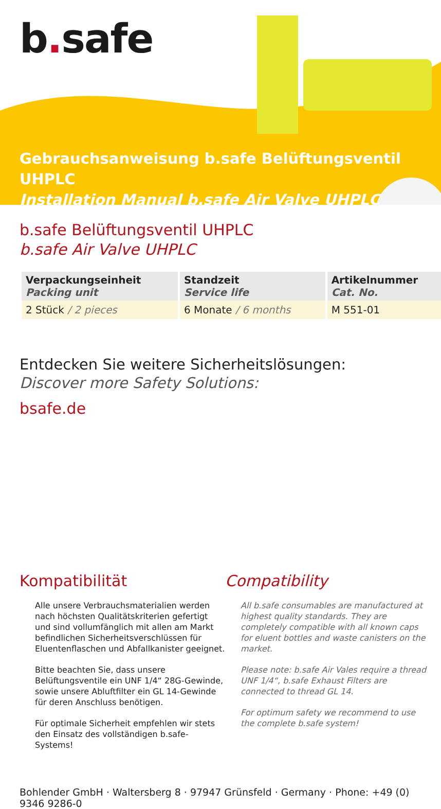b. safe
Gebrauchsanweisung b.safe Belüftungsventil UHPLC
Installation Manual b.safe Air Valve UHPLC
b.safe Belüftungsventil UHPLC
b.safe Air Valve UHPLC
| Verpackungseinheit Packing unit | Standzeit Service life | Artikelnummer Cat. No. |
| --- | --- | --- |
| 2 Stück / 2 pieces | 6 Monate / 6 months | M 551-01 |
Entdecken Sie weitere Sicherheitslösungen:
Discover more Safety Solutions:
bsafe.de
Kompatibilität
Alle unsere Verbrauchsmaterialien werden nach höchsten Qualitätskriterien gefertigt und sind vollumfänglich mit allen am Markt befindlichen Sicherheitsverschlüssen für Eluentenflaschen und Abfallkanister geeignet.
Bitte beachten Sie, dass unsere Belüftungsventile ein UNF 1/4“ 28G-Gewinde, sowie unsere Abluftfilter ein GL 14-Gewinde für deren Anschluss benötigen.
Für optimale Sicherheit empfehlen wir stets den Einsatz des vollständigen b.safe-Systems!
Compatibility
All b.safe consumables are manufactured at highest quality standards. They are completely compatible with all known caps for eluent bottles and waste canisters on the market.
Please note: b.safe Air Vales require a thread UNF 1/4“, b.safe Exhaust Filters are connected to thread GL 14.
For optimum safety we recommend to use the complete b.safe system!
Bohlender GmbH · Waltersberg 8 · 97947 Grünsfeld · Germany · Phone: +49 (0) 9346 9286-0